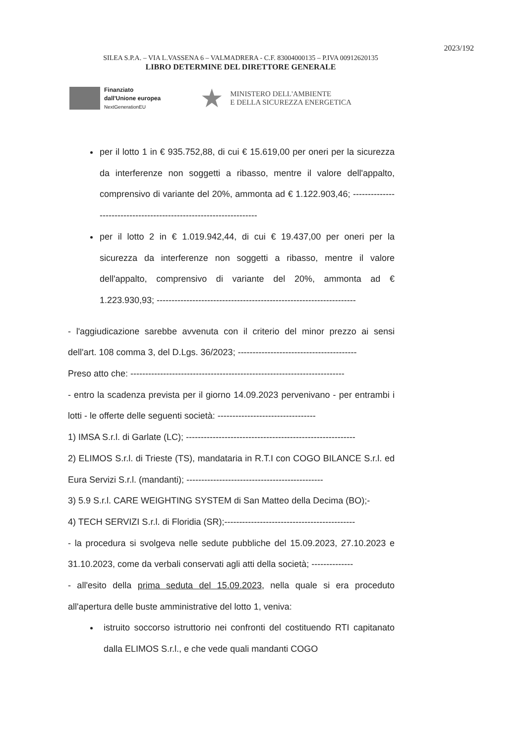2023/192
SILEA S.P.A. – VIA L.VASSENA 6 – VALMADRERA - C.F. 83004000135 – P.IVA 00912620135
LIBRO DETERMINE DEL DIRETTORE GENERALE
Finanziato
dall'Unione europea
NextGenerationEU
★
MINISTERO DELL'AMBIENTE
E DELLA SICUREZZA ENERGETICA
per il lotto 1 in € 935.752,88, di cui € 15.619,00 per oneri per la sicurezza da interferenze non soggetti a ribasso, mentre il valore dell'appalto, comprensivo di variante del 20%, ammonta ad € 1.122.903,46; -------------------------------------------------------------------
per il lotto 2 in € 1.019.942,44, di cui € 19.437,00 per oneri per la sicurezza da interferenze non soggetti a ribasso, mentre il valore dell'appalto, comprensivo di variante del 20%, ammonta ad € 1.223.930,93; -------------------------------------------------------------------
- l'aggiudicazione sarebbe avvenuta con il criterio del minor prezzo ai sensi dell'art. 108 comma 3, del D.Lgs. 36/2023; ----------------------------------------
Preso atto che: ------------------------------------------------------------------------
- entro la scadenza prevista per il giorno 14.09.2023 pervenivano - per entrambi i lotti - le offerte delle seguenti società: ---------------------------------
1) IMSA S.r.l. di Garlate (LC); ---------------------------------------------------------
2) ELIMOS S.r.l. di Trieste (TS), mandataria in R.T.I con COGO BILANCE S.r.l. ed Eura Servizi S.r.l. (mandanti); ----------------------------------------------
3) 5.9 S.r.l. CARE WEIGHTING SYSTEM di San Matteo della Decima (BO);-
4) TECH SERVIZI S.r.l. di Floridia (SR);--------------------------------------------
- la procedura si svolgeva nelle sedute pubbliche del 15.09.2023, 27.10.2023 e 31.10.2023, come da verbali conservati agli atti della società; --------------
- all'esito della prima seduta del 15.09.2023, nella quale si era proceduto all'apertura delle buste amministrative del lotto 1, veniva:
istruito soccorso istruttorio nei confronti del costituendo RTI capitanato dalla ELIMOS S.r.l., e che vede quali mandanti COGO